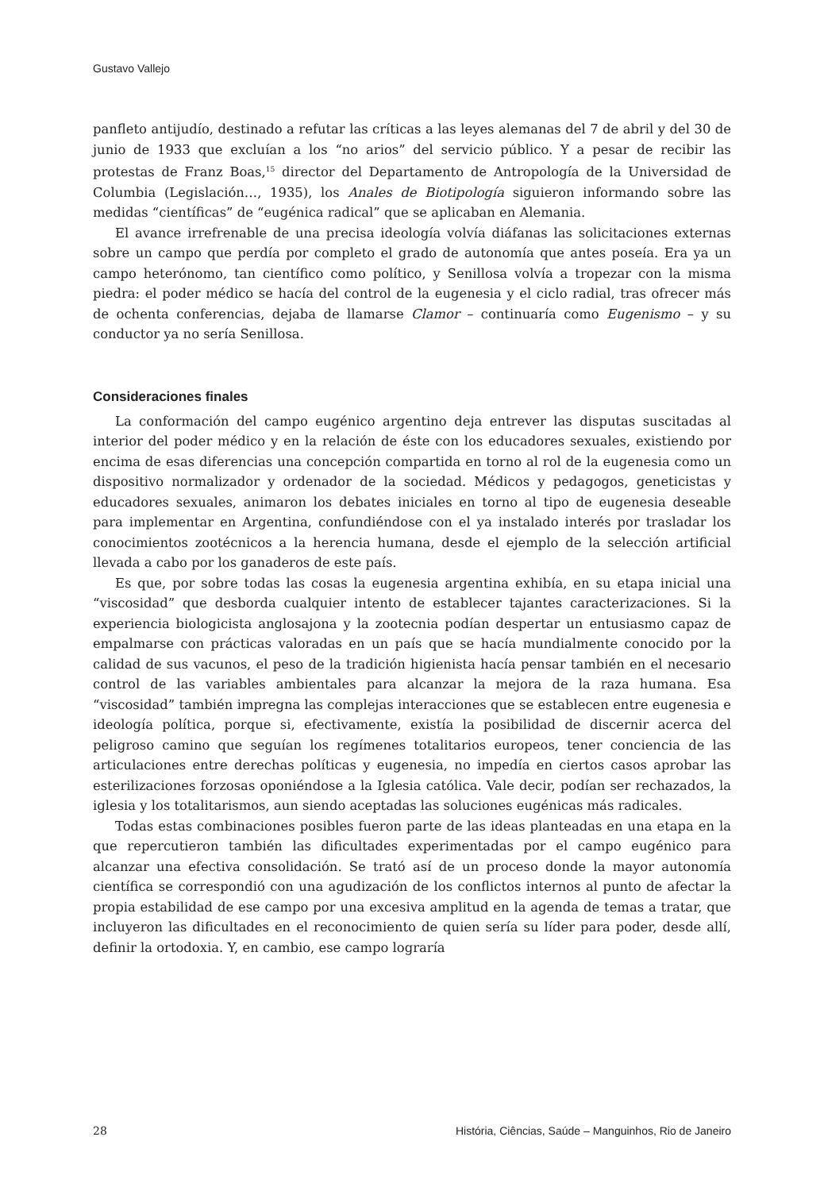Gustavo Vallejo
panfleto antijudío, destinado a refutar las críticas a las leyes alemanas del 7 de abril y del 30 de junio de 1933 que excluían a los “no arios” del servicio público. Y a pesar de recibir las protestas de Franz Boas,<sup>15</sup> director del Departamento de Antropología de la Universidad de Columbia (Legislación…, 1935), los Anales de Biotipología siguieron informando sobre las medidas “científicas” de “eugénica radical” que se aplicaban en Alemania.
El avance irrefrenable de una precisa ideología volvía diáfanas las solicitaciones externas sobre un campo que perdía por completo el grado de autonomía que antes poseía. Era ya un campo heterónomo, tan científico como político, y Senillosa volvía a tropezar con la misma piedra: el poder médico se hacía del control de la eugenesia y el ciclo radial, tras ofrecer más de ochenta conferencias, dejaba de llamarse Clamor – continuaría como Eugenismo – y su conductor ya no sería Senillosa.
Consideraciones finales
La conformación del campo eugénico argentino deja entrever las disputas suscitadas al interior del poder médico y en la relación de éste con los educadores sexuales, existiendo por encima de esas diferencias una concepción compartida en torno al rol de la eugenesia como un dispositivo normalizador y ordenador de la sociedad. Médicos y pedagogos, geneticistas y educadores sexuales, animaron los debates iniciales en torno al tipo de eugenesia deseable para implementar en Argentina, confundiéndose con el ya instalado interés por trasladar los conocimientos zootécnicos a la herencia humana, desde el ejemplo de la selección artificial llevada a cabo por los ganaderos de este país.
Es que, por sobre todas las cosas la eugenesia argentina exhibía, en su etapa inicial una “viscosidad” que desborda cualquier intento de establecer tajantes caracterizaciones. Si la experiencia biologicista anglosajona y la zootecnia podían despertar un entusiasmo capaz de empalmarse con prácticas valoradas en un país que se hacía mundialmente conocido por la calidad de sus vacunos, el peso de la tradición higienista hacía pensar también en el necesario control de las variables ambientales para alcanzar la mejora de la raza humana. Esa “viscosidad” también impregna las complejas interacciones que se establecen entre eugenesia e ideología política, porque si, efectivamente, existía la posibilidad de discernir acerca del peligroso camino que seguían los regímenes totalitarios europeos, tener conciencia de las articulaciones entre derechas políticas y eugenesia, no impedía en ciertos casos aprobar las esterilizaciones forzosas oponiéndose a la Iglesia católica. Vale decir, podían ser rechazados, la iglesia y los totalitarismos, aun siendo aceptadas las soluciones eugénicas más radicales.
Todas estas combinaciones posibles fueron parte de las ideas planteadas en una etapa en la que repercutieron también las dificultades experimentadas por el campo eugénico para alcanzar una efectiva consolidación. Se trató así de un proceso donde la mayor autonomía científica se correspondió con una agudización de los conflictos internos al punto de afectar la propia estabilidad de ese campo por una excesiva amplitud en la agenda de temas a tratar, que incluyeron las dificultades en el reconocimiento de quien sería su líder para poder, desde allí, definir la ortodoxia. Y, en cambio, ese campo lograría
28 História, Ciências, Saúde – Manguinhos, Rio de Janeiro